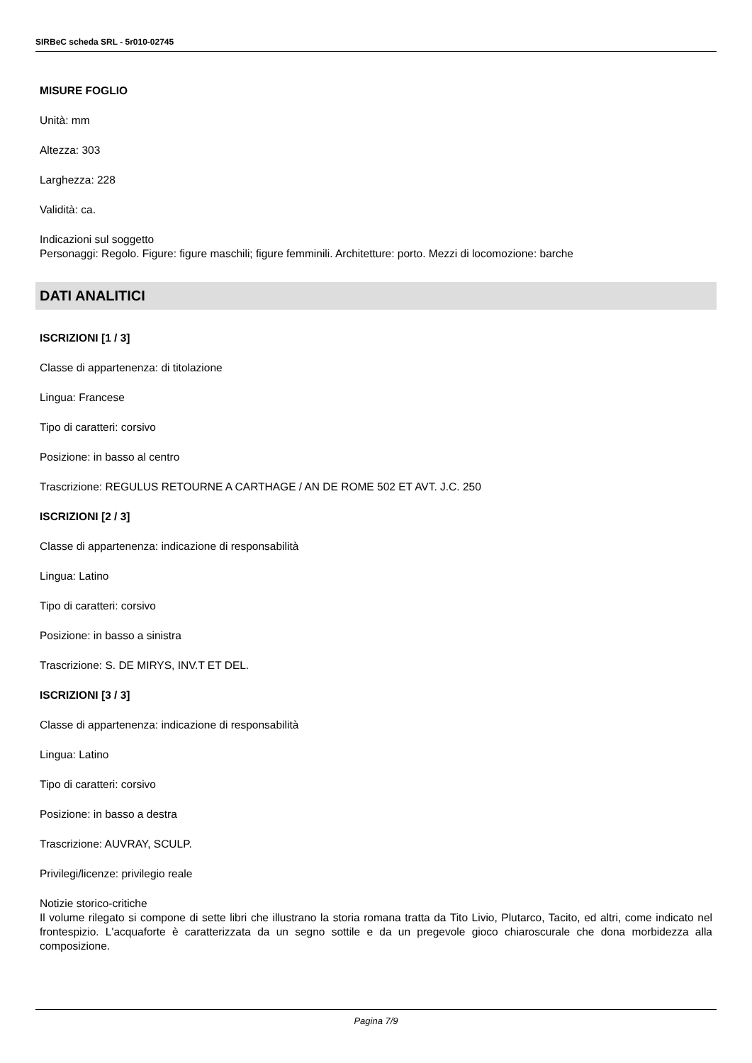SIRBeC scheda SRL - 5r010-02745
MISURE FOGLIO
Unità: mm
Altezza: 303
Larghezza: 228
Validità: ca.
Indicazioni sul soggetto
Personaggi: Regolo. Figure: figure maschili; figure femminili. Architetture: porto. Mezzi di locomozione: barche
DATI ANALITICI
ISCRIZIONI [1 / 3]
Classe di appartenenza: di titolazione
Lingua: Francese
Tipo di caratteri: corsivo
Posizione: in basso al centro
Trascrizione: REGULUS RETOURNE A CARTHAGE / AN DE ROME 502 ET AVT. J.C. 250
ISCRIZIONI [2 / 3]
Classe di appartenenza: indicazione di responsabilità
Lingua: Latino
Tipo di caratteri: corsivo
Posizione: in basso a sinistra
Trascrizione: S. DE MIRYS, INV.T ET DEL.
ISCRIZIONI [3 / 3]
Classe di appartenenza: indicazione di responsabilità
Lingua: Latino
Tipo di caratteri: corsivo
Posizione: in basso a destra
Trascrizione: AUVRAY, SCULP.
Privilegi/licenze: privilegio reale
Notizie storico-critiche
Il volume rilegato si compone di sette libri che illustrano la storia romana tratta da Tito Livio, Plutarco, Tacito, ed altri, come indicato nel frontespizio. L'acquaforte è caratterizzata da un segno sottile e da un pregevole gioco chiaroscurale che dona morbidezza alla composizione.
Pagina 7/9